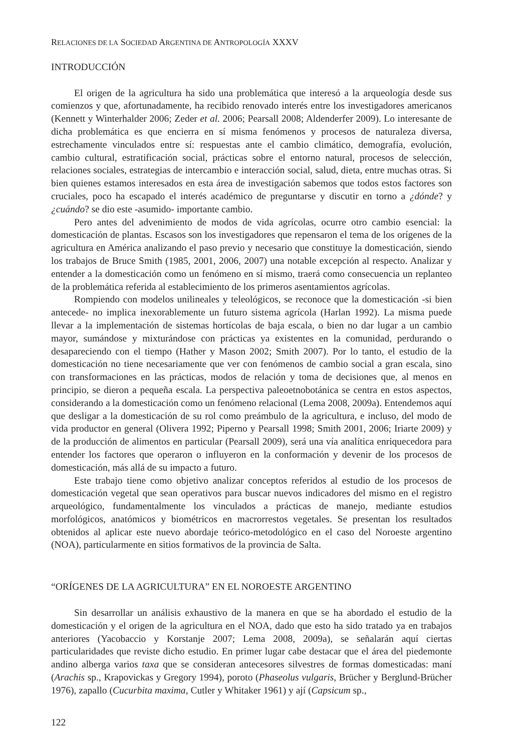RELACIONES DE LA SOCIEDAD ARGENTINA DE ANTROPOLOGÍA XXXV
INTRODUCCIÓN
El origen de la agricultura ha sido una problemática que interesó a la arqueología desde sus comienzos y que, afortunadamente, ha recibido renovado interés entre los investigadores americanos (Kennett y Winterhalder 2006; Zeder et al. 2006; Pearsall 2008; Aldenderfer 2009). Lo interesante de dicha problemática es que encierra en sí misma fenómenos y procesos de naturaleza diversa, estrechamente vinculados entre sí: respuestas ante el cambio climático, demografía, evolución, cambio cultural, estratificación social, prácticas sobre el entorno natural, procesos de selección, relaciones sociales, estrategias de intercambio e interacción social, salud, dieta, entre muchas otras. Si bien quienes estamos interesados en esta área de investigación sabemos que todos estos factores son cruciales, poco ha escapado el interés académico de preguntarse y discutir en torno a ¿dónde? y ¿cuándo? se dio este -asumido- importante cambio.
Pero antes del advenimiento de modos de vida agrícolas, ocurre otro cambio esencial: la domesticación de plantas. Escasos son los investigadores que repensaron el tema de los orígenes de la agricultura en América analizando el paso previo y necesario que constituye la domesticación, siendo los trabajos de Bruce Smith (1985, 2001, 2006, 2007) una notable excepción al respecto. Analizar y entender a la domesticación como un fenómeno en sí mismo, traerá como consecuencia un replanteo de la problemática referida al establecimiento de los primeros asentamientos agrícolas.
Rompiendo con modelos unilineales y teleológicos, se reconoce que la domesticación -si bien antecede- no implica inexorablemente un futuro sistema agrícola (Harlan 1992). La misma puede llevar a la implementación de sistemas hortícolas de baja escala, o bien no dar lugar a un cambio mayor, sumándose y mixturándose con prácticas ya existentes en la comunidad, perdurando o desapareciendo con el tiempo (Hather y Mason 2002; Smith 2007). Por lo tanto, el estudio de la domesticación no tiene necesariamente que ver con fenómenos de cambio social a gran escala, sino con transformaciones en las prácticas, modos de relación y toma de decisiones que, al menos en principio, se dieron a pequeña escala. La perspectiva paleoetnobotánica se centra en estos aspectos, considerando a la domesticación como un fenómeno relacional (Lema 2008, 2009a). Entendemos aquí que desligar a la domesticación de su rol como preámbulo de la agricultura, e incluso, del modo de vida productor en general (Olivera 1992; Piperno y Pearsall 1998; Smith 2001, 2006; Iriarte 2009) y de la producción de alimentos en particular (Pearsall 2009), será una vía analítica enriquecedora para entender los factores que operaron o influyeron en la conformación y devenir de los procesos de domesticación, más allá de su impacto a futuro.
Este trabajo tiene como objetivo analizar conceptos referidos al estudio de los procesos de domesticación vegetal que sean operativos para buscar nuevos indicadores del mismo en el registro arqueológico, fundamentalmente los vinculados a prácticas de manejo, mediante estudios morfológicos, anatómicos y biométricos en macrorrestos vegetales. Se presentan los resultados obtenidos al aplicar este nuevo abordaje teórico-metodológico en el caso del Noroeste argentino (NOA), particularmente en sitios formativos de la provincia de Salta.
“ORÍGENES DE LA AGRICULTURA” EN EL NOROESTE ARGENTINO
Sin desarrollar un análisis exhaustivo de la manera en que se ha abordado el estudio de la domesticación y el origen de la agricultura en el NOA, dado que esto ha sido tratado ya en trabajos anteriores (Yacobaccio y Korstanje 2007; Lema 2008, 2009a), se señalarán aquí ciertas particularidades que reviste dicho estudio. En primer lugar cabe destacar que el área del piedemonte andino alberga varios taxa que se consideran antecesores silvestres de formas domesticadas: maní (Arachis sp., Krapovickas y Gregory 1994), poroto (Phaseolus vulgaris, Brücher y Berglund-Brücher 1976), zapallo (Cucurbita maxima, Cutler y Whitaker 1961) y ají (Capsicum sp.,
122